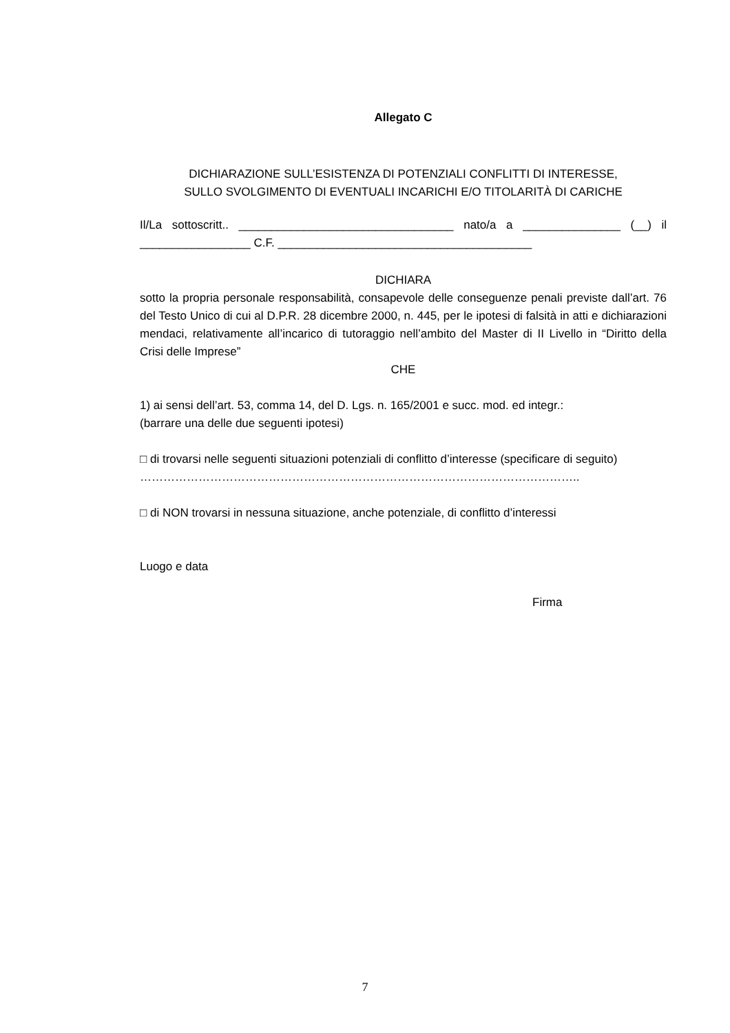Allegato C
DICHIARAZIONE SULL’ESISTENZA DI POTENZIALI CONFLITTI DI INTERESSE,
SULLO SVOLGIMENTO DI EVENTUALI INCARICHI E/O TITOLARITÀ DI CARICHE
Il/La sottoscritt.. _________________________________ nato/a a _______________ (__) il _________________ C.F. _______________________________________
DICHIARA
sotto la propria personale responsabilità, consapevole delle conseguenze penali previste dall’art. 76 del Testo Unico di cui al D.P.R. 28 dicembre 2000, n. 445, per le ipotesi di falsità in atti e dichiarazioni mendaci, relativamente all’incarico di tutoraggio nell’ambito del Master di II Livello in “Diritto della Crisi delle Imprese”
CHE
1) ai sensi dell’art. 53, comma 14, del D. Lgs. n. 165/2001 e succ. mod. ed integr.:
(barrare una delle due seguenti ipotesi)
□ di trovarsi nelle seguenti situazioni potenziali di conflitto d’interesse (specificare di seguito)
…………………………………………………………………………………………………..
□ di NON trovarsi in nessuna situazione, anche potenziale, di conflitto d’interessi
Luogo e data
Firma
7